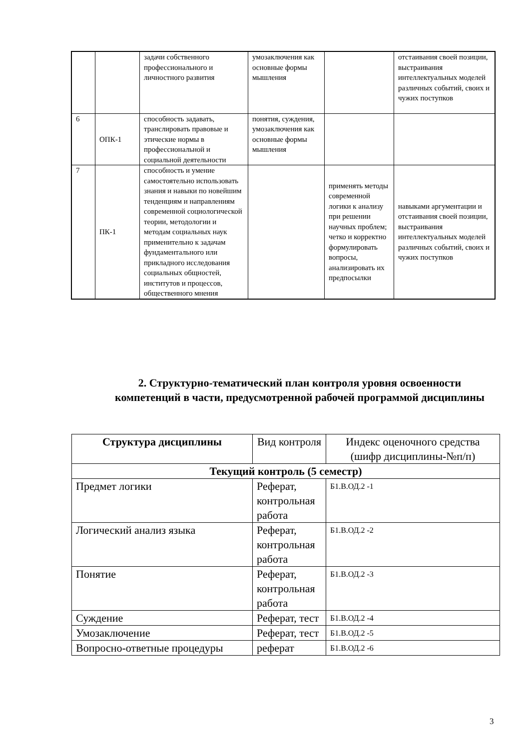| | | задачи собственного профессионального и личностного развития | умозаключения как основные формы мышления | | отстаивания своей позиции, выстраивания интеллектуальных моделей различных событий, своих и чужих поступков |
| 6 | ОПК-1 | способность задавать, транслировать правовые и этические нормы в профессиональной и социальной деятельности | понятия, суждения, умозаключения как основные формы мышления | | |
| 7 | ПК-1 | способность и умение самостоятельно использовать знания и навыки по новейшим тенденциям и направлениям современной социологической теории, методологии и методам социальных наук применительно к задачам фундаментального или прикладного исследования социальных общностей, институтов и процессов, общественного мнения | | применять методы современной логики к анализу при решении научных проблем; четко и корректно формулировать вопросы, анализировать их предпосылки | навыками аргументации и отстаивания своей позиции, выстраивания интеллектуальных моделей различных событий, своих и чужих поступков |
2. Структурно-тематический план контроля уровня освоенности компетенций в части, предусмотренной рабочей программой дисциплины
| Структура дисциплины | Вид контроля | Индекс оценочного средства (шифр дисциплины-№п/п) |
| --- | --- | --- |
| Текущий контроль (5 семестр) | | |
| Предмет логики | Реферат, контрольная работа | Б1.В.ОД.2 -1 |
| Логический анализ языка | Реферат, контрольная работа | Б1.В.ОД.2 -2 |
| Понятие | Реферат, контрольная работа | Б1.В.ОД.2 -3 |
| Суждение | Реферат, тест | Б1.В.ОД.2 -4 |
| Умозаключение | Реферат, тест | Б1.В.ОД.2 -5 |
| Вопросно-ответные процедуры | реферат | Б1.В.ОД.2 -6 |
3